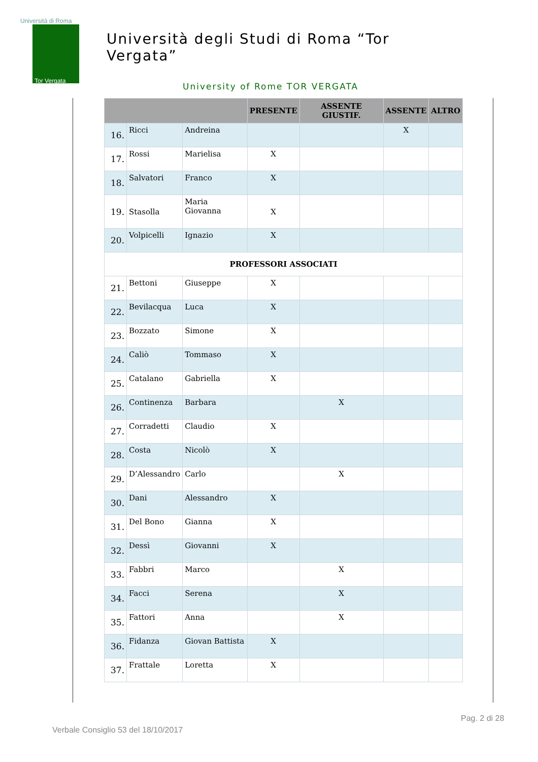Università di Roma
Tor Vergata
Università degli Studi di Roma “Tor Vergata”
University of Rome TOR VERGATA
| | | | PRESENTE | ASSENTE GIUSTIF. | ASSENTE | ALTRO |
| --- | --- | --- | --- | --- | --- | --- |
| 16. | Ricci | Andreina | | | X | |
| 17. | Rossi | Marielisa | X | | | |
| 18. | Salvatori | Franco | X | | | |
| 19. | Stasolla | Maria Giovanna | X | | | |
| 20. | Volpicelli | Ignazio | X | | | |
| PROFESSORI ASSOCIATI | | | | | | |
| 21. | Bettoni | Giuseppe | X | | | |
| 22. | Bevilacqua | Luca | X | | | |
| 23. | Bozzato | Simone | X | | | |
| 24. | Caliò | Tommaso | X | | | |
| 25. | Catalano | Gabriella | X | | | |
| 26. | Continenza | Barbara | | X | | |
| 27. | Corradetti | Claudio | X | | | |
| 28. | Costa | Nicolò | X | | | |
| 29. | D’Alessandro | Carlo | | X | | |
| 30. | Dani | Alessandro | X | | | |
| 31. | Del Bono | Gianna | X | | | |
| 32. | Dessì | Giovanni | X | | | |
| 33. | Fabbri | Marco | | X | | |
| 34. | Facci | Serena | | X | | |
| 35. | Fattori | Anna | | X | | |
| 36. | Fidanza | Giovan Battista | X | | | |
| 37. | Frattale | Loretta | X | | | |
Pag. 2 di 28
Verbale Consiglio 53 del 18/10/2017